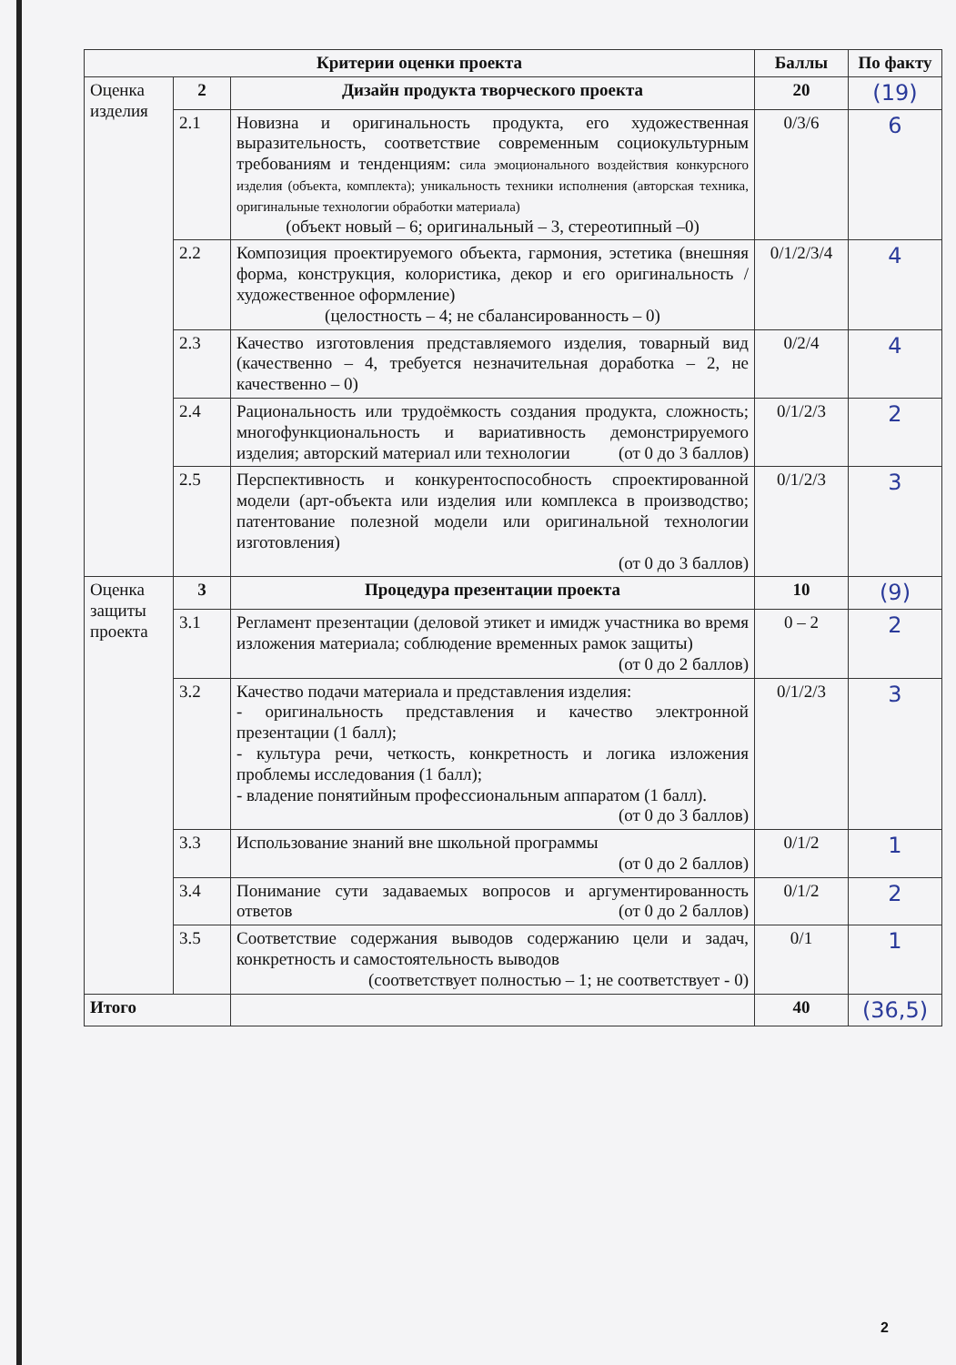| Критерии оценки проекта | | | Баллы | По факту |
| --- | --- | --- | --- | --- |
| Оценка изделия | 2 | Дизайн продукта творческого проекта | 20 | (19) |
| | 2.1 | Новизна и оригинальность продукта, его художественная выразительность, соответствие современным социокультурным требованиям и тенденциям: сила эмоционального воздействия конкурсного изделия (объекта, комплекта); уникальность техники исполнения (авторская техника, оригинальные технологии обработки материала) (объект новый – 6; оригинальный – 3, стереотипный –0) | 0/3/6 | 6 |
| | 2.2 | Композиция проектируемого объекта, гармония, эстетика (внешняя форма, конструкция, колористика, декор и его оригинальность / художественное оформление) (целостность – 4; не сбалансированность – 0) | 0/1/2/3/4 | 4 |
| | 2.3 | Качество изготовления представляемого изделия, товарный вид (качественно – 4, требуется незначительная доработка – 2, не качественно – 0) | 0/2/4 | 4 |
| | 2.4 | Рациональность или трудоёмкость создания продукта, сложность; многофункциональность и вариативность демонстрируемого изделия; авторский материал или технологии (от 0 до 3 баллов) | 0/1/2/3 | 2 |
| | 2.5 | Перспективность и конкурентоспособность спроектированной модели (арт-объекта или изделия или комплекса в производство; патентование полезной модели или оригинальной технологии изготовления) (от 0 до 3 баллов) | 0/1/2/3 | 3 |
| Оценка защиты проекта | 3 | Процедура презентации проекта | 10 | (9) |
| | 3.1 | Регламент презентации (деловой этикет и имидж участника во время изложения материала; соблюдение временных рамок защиты) (от 0 до 2 баллов) | 0 – 2 | 2 |
| | 3.2 | Качество подачи материала и представления изделия: - оригинальность представления и качество электронной презентации (1 балл); - культура речи, четкость, конкретность и логика изложения проблемы исследования (1 балл); - владение понятийным профессиональным аппаратом (1 балл). (от 0 до 3 баллов) | 0/1/2/3 | 3 |
| | 3.3 | Использование знаний вне школьной программы (от 0 до 2 баллов) | 0/1/2 | 1 |
| | 3.4 | Понимание сути задаваемых вопросов и аргументированность ответов (от 0 до 2 баллов) | 0/1/2 | 2 |
| | 3.5 | Соответствие содержания выводов содержанию цели и задач, конкретность и самостоятельность выводов (соответствует полностью – 1; не соответствует - 0) | 0/1 | 1 |
| Итого | | | 40 | (36,5) |
2